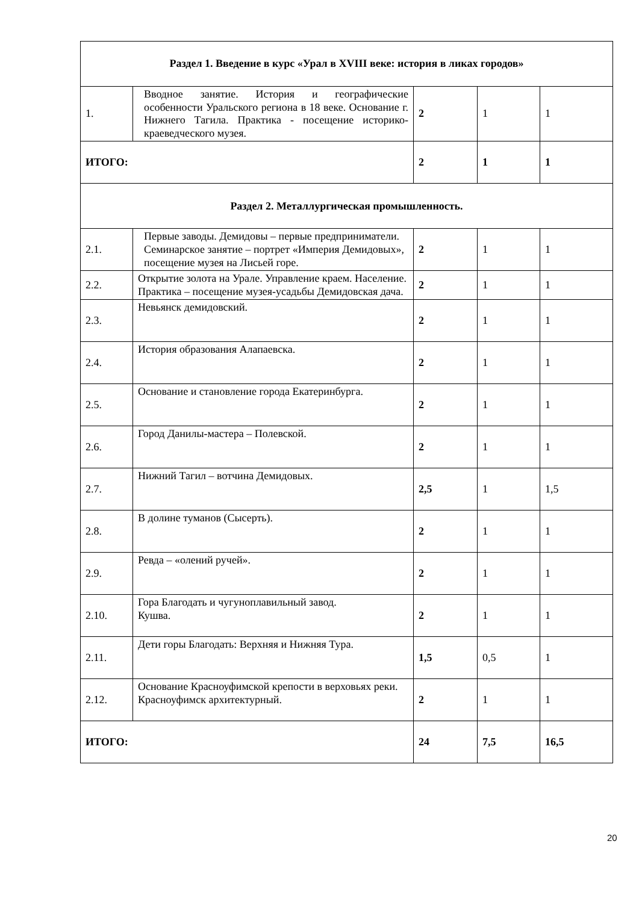| Раздел 1. Введение в курс «Урал в XVIII веке: история в ликах городов» | | | | |
| 1. | Вводное занятие. История и географические особенности Уральского региона в 18 веке. Основание г. Нижнего Тагила. Практика - посещение историко-краеведческого музея. | 2 | 1 | 1 |
| ИТОГО: | | 2 | 1 | 1 |
| Раздел 2. Металлургическая промышленность. | | | | |
| 2.1. | Первые заводы. Демидовы – первые предприниматели. Семинарское занятие – портрет «Империя Демидовых», посещение музея на Лисьей горе. | 2 | 1 | 1 |
| 2.2. | Открытие золота на Урале. Управление краем. Население. Практика – посещение музея-усадьбы Демидовская дача. | 2 | 1 | 1 |
| 2.3. | Невьянск демидовский. | 2 | 1 | 1 |
| 2.4. | История образования Алапаевска. | 2 | 1 | 1 |
| 2.5. | Основание и становление города Екатеринбурга. | 2 | 1 | 1 |
| 2.6. | Город Данилы-мастера – Полевской. | 2 | 1 | 1 |
| 2.7. | Нижний Тагил – вотчина Демидовых. | 2,5 | 1 | 1,5 |
| 2.8. | В долине туманов (Сысерть). | 2 | 1 | 1 |
| 2.9. | Ревда – «олений ручей». | 2 | 1 | 1 |
| 2.10. | Гора Благодать и чугуноплавильный завод. Кушва. | 2 | 1 | 1 |
| 2.11. | Дети горы Благодать: Верхняя и Нижняя Тура. | 1,5 | 0,5 | 1 |
| 2.12. | Основание Красноуфимской крепости в верховьях реки. Красноуфимск архитектурный. | 2 | 1 | 1 |
| ИТОГО: | | 24 | 7,5 | 16,5 |
20